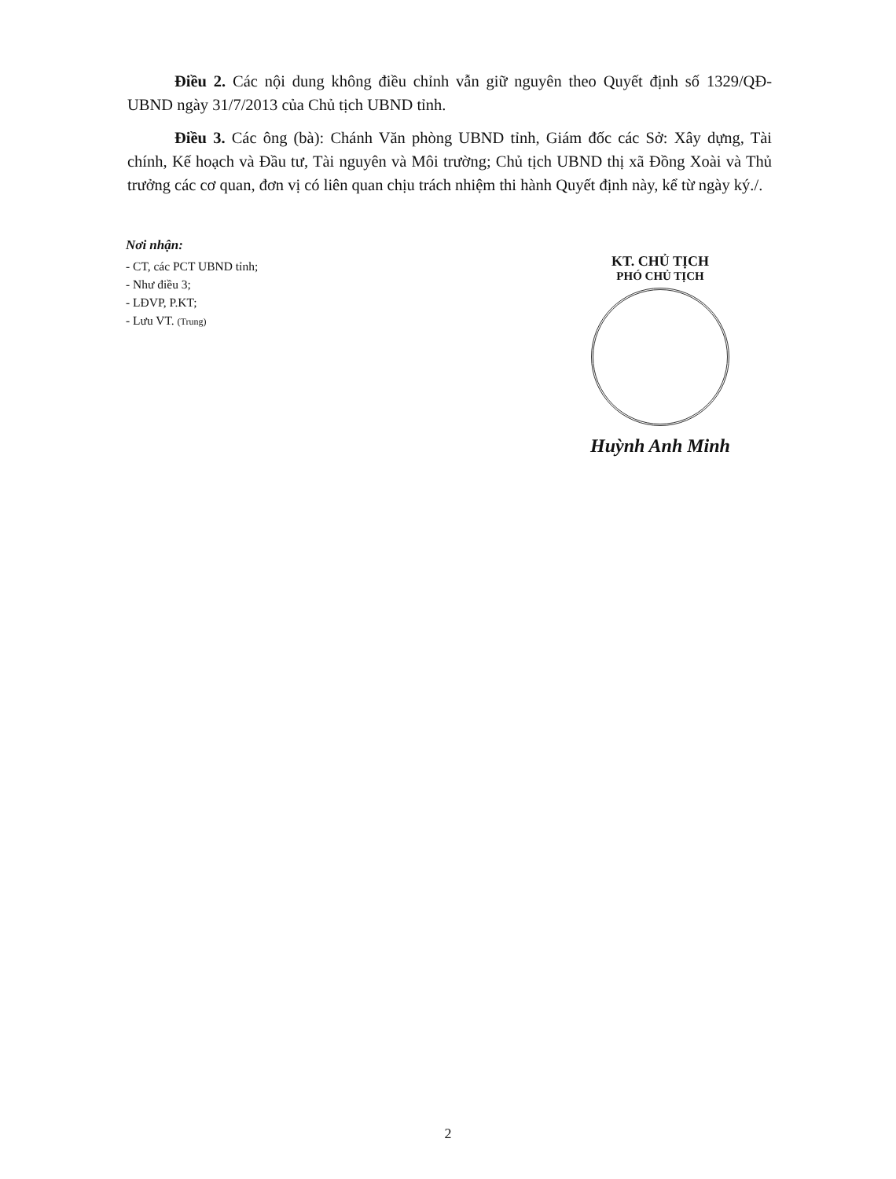Điều 2. Các nội dung không điều chỉnh vẫn giữ nguyên theo Quyết định số 1329/QĐ-UBND ngày 31/7/2013 của Chủ tịch UBND tỉnh.
Điều 3. Các ông (bà): Chánh Văn phòng UBND tỉnh, Giám đốc các Sở: Xây dựng, Tài chính, Kế hoạch và Đầu tư, Tài nguyên và Môi trường; Chủ tịch UBND thị xã Đồng Xoài và Thủ trưởng các cơ quan, đơn vị có liên quan chịu trách nhiệm thi hành Quyết định này, kể từ ngày ký./.
Nơi nhận:
- CT, các PCT UBND tỉnh;
- Như điều 3;
- LĐVP, P.KT;
- Lưu VT. (Trung)
KT. CHỦ TỊCH
PHÓ CHỦ TỊCH
Huỳnh Anh Minh
2